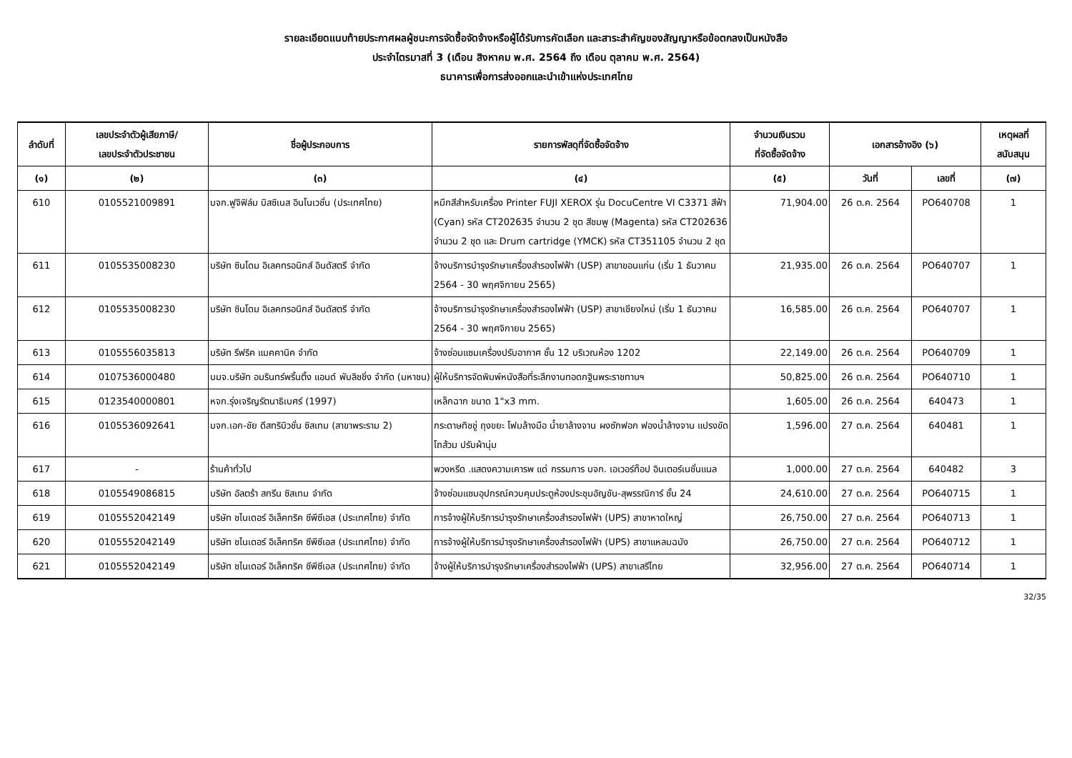รายละเอียดแนบท้ายประกาศผลผู้ชนะการจัดซื้อจัดจ้างหรือผู้ได้รับการคัดเลือก และสาระสำคัญของสัญญาหรือข้อตกลงเป็นหนังสือ
ประจำไตรมาสที่ 3 (เดือน สิงหาคม พ.ศ. 2564 ถึง เดือน ตุลาคม พ.ศ. 2564)
ธนาคารเพื่อการส่งออกและนำเข้าแห่งประเทศไทย
| ลำดับที่ | เลขประจำตัวผู้เสียภาษี/ เลขประจำตัวประชาชน | ชื่อผู้ประกอบการ | รายการพัสดุที่จัดซื้อจัดจ้าง | จำนวนเงินรวม ที่จัดซื้อจัดจ้าง | เอกสารอ้างอิง (๖) | | เหตุผลที่ สนับสนุน |
| --- | --- | --- | --- | --- | --- | --- | --- |
| (๑) | (๒) | (๓) | (๔) | (๕) | วันที่ | เลขที่ | (๗) |
| 610 | 0105521009891 | บจก.ฟูจิฟิล์ม บิสซิเนส อินโนเวชั่น (ประเทศไทย) | หมึกสีสำหรับเครื่อง Printer FUJI XEROX รุ่น DocuCentre VI C3371 สีฟ้า (Cyan) รหัส CT202635 จำนวน 2 ชุด สีชมพู (Magenta) รหัส CT202636 จำนวน 2 ชุด และ Drum cartridge (YMCK) รหัส CT351105 จำนวน 2 ชุด | 71,904.00 | 26 ต.ค. 2564 | PO640708 | 1 |
| 611 | 0105535008230 | บริษัท ซินโดม อิเลคทรอนิกส์ อินดัสตรี จำกัด | จ้างบริการบำรุงรักษาเครื่องสำรองไฟฟ้า (USP) สาขาขอนแก่น (เริ่ม 1 ธันวาคม 2564 - 30 พฤศจิกายน 2565) | 21,935.00 | 26 ต.ค. 2564 | PO640707 | 1 |
| 612 | 0105535008230 | บริษัท ซินโดม อิเลคทรอนิกส์ อินดัสตรี จำกัด | จ้างบริการบำรุงรักษาเครื่องสำรองไฟฟ้า (USP) สาขาเชียงใหม่ (เริ่ม 1 ธันวาคม 2564 - 30 พฤศจิกายน 2565) | 16,585.00 | 26 ต.ค. 2564 | PO640707 | 1 |
| 613 | 0105556035813 | บริษัท รีฟริค แมคคานิค จำกัด | จ้างซ่อมแซมเครื่องปรับอากาศ ชั้น 12 บริเวณห้อง 1202 | 22,149.00 | 26 ต.ค. 2564 | PO640709 | 1 |
| 614 | 0107536000480 | บมจ.บริษัท อมรินทร์พริ้นติ้ง แอนด์ พับลิชชิ่ง จำกัด (มหาชน) | ผู้ให้บริการจัดพิมพ์หนังสือที่ระลึกงานทอดกฐินพระราชทานฯ | 50,825.00 | 26 ต.ค. 2564 | PO640710 | 1 |
| 615 | 0123540000801 | หจก.รุ่งเจริญรัตนาธิเบศร์ (1997) | เหล็กฉาก ขนาด 1"x3 mm. | 1,605.00 | 26 ต.ค. 2564 | 640473 | 1 |
| 616 | 0105536092641 | บจก.เอก-ชัย ดีสทริบิวชั่น ซิสเทม (สาขาพระราม 2) | กระดาษทิชชู่ ถุงขยะ โฟมล้างมือ น้ำยาล้างจาน ผงซักฟอก ฟองน้ำล้างจาน แปรงขัดโถส้วม ปรับผ้านุ่ม | 1,596.00 | 27 ต.ค. 2564 | 640481 | 1 |
| 617 | - | ร้านค้าทั่วไป | พวงหรีด .แสดงความเคารพ แด่ กรรมการ บจก. เอเวอร์ท็อป อินเตอร์เนชั่นแนล | 1,000.00 | 27 ต.ค. 2564 | 640482 | 3 |
| 618 | 0105549086815 | บริษัท อัลตร้า สกรีน ซิสเทม จำกัด | จ้างซ่อมแซมอุปกรณ์ควบคุมประตูห้องประชุมอัญชัน-สุพรรณิการ์ ชั้น 24 | 24,610.00 | 27 ต.ค. 2564 | PO640715 | 1 |
| 619 | 0105552042149 | บริษัท ชไนเดอร์ อิเล็คทริค ซีพีซีเอส (ประเทศไทย) จำกัด | การจ้างผู้ให้บริการบำรุงรักษาเครื่องสำรองไฟฟ้า (UPS) สาขาหาดใหญ่ | 26,750.00 | 27 ต.ค. 2564 | PO640713 | 1 |
| 620 | 0105552042149 | บริษัท ชไนเดอร์ อิเล็คทริค ซีพีซีเอส (ประเทศไทย) จำกัด | การจ้างผู้ให้บริการบำรุงรักษาเครื่องสำรองไฟฟ้า (UPS) สาขาแหลมฉบัง | 26,750.00 | 27 ต.ค. 2564 | PO640712 | 1 |
| 621 | 0105552042149 | บริษัท ชไนเดอร์ อิเล็คทริค ซีพีซีเอส (ประเทศไทย) จำกัด | จ้างผู้ให้บริการบำรุงรักษาเครื่องสำรองไฟฟ้า (UPS) สาขาเสรีไทย | 32,956.00 | 27 ต.ค. 2564 | PO640714 | 1 |
32/35